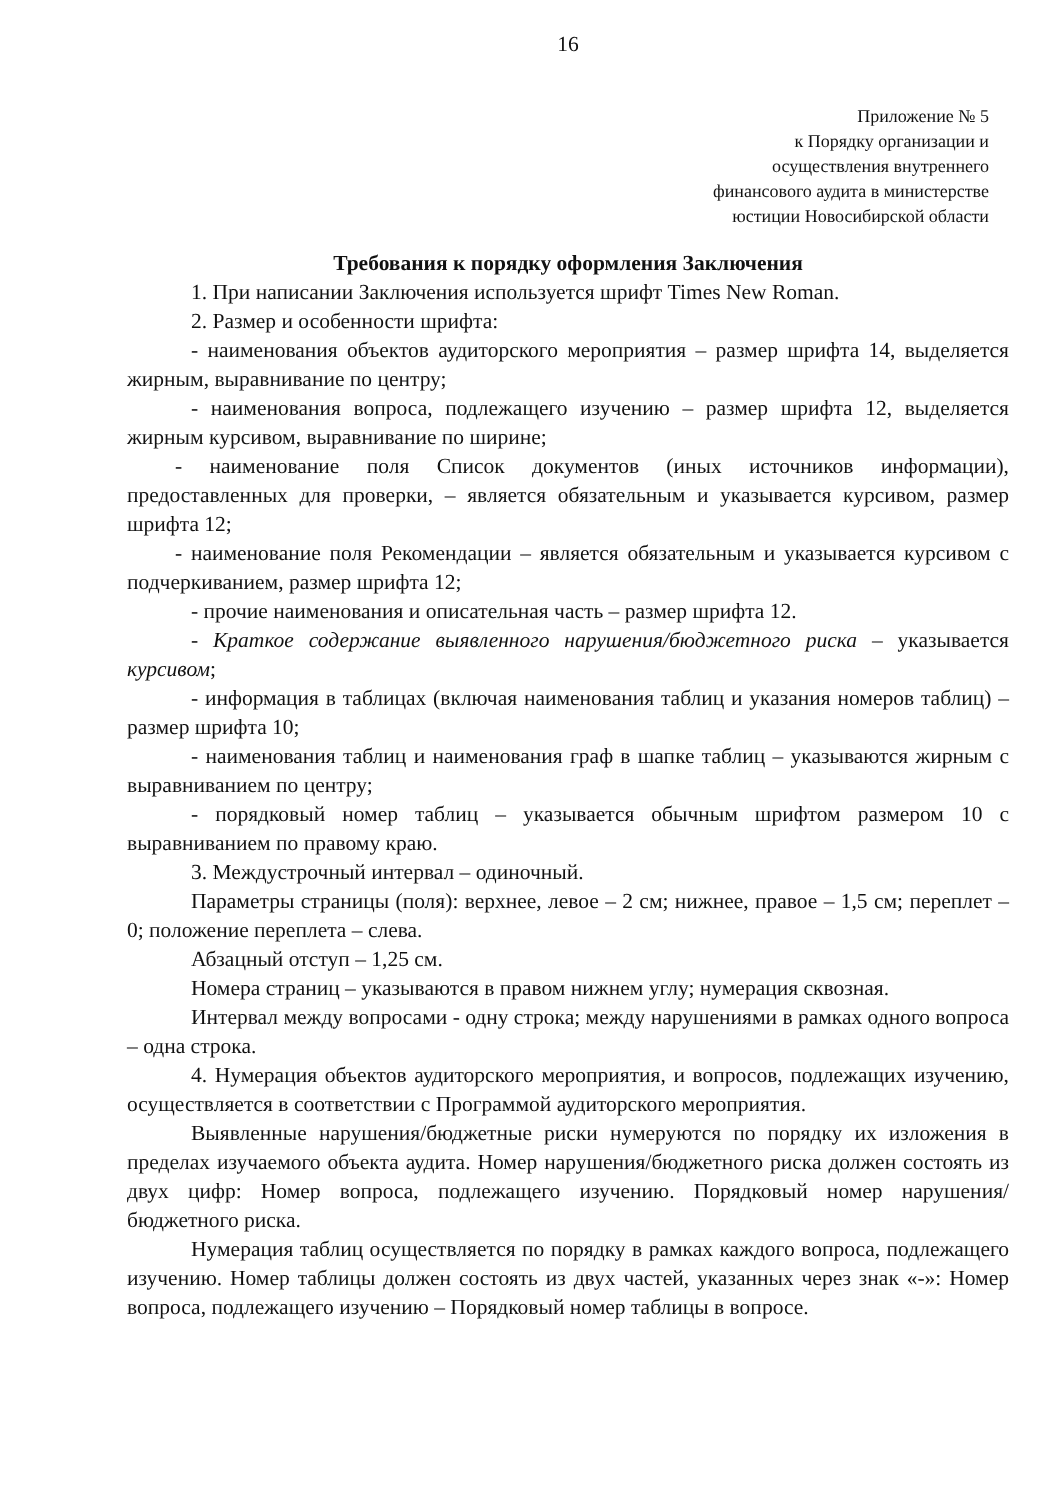16
Приложение № 5
к Порядку организации и
осуществления внутреннего
финансового аудита в министерстве
юстиции Новосибирской области
Требования к порядку оформления Заключения
1. При написании Заключения используется шрифт Times New Roman.
2. Размер и особенности шрифта:
- наименования объектов аудиторского мероприятия – размер шрифта 14, выделяется жирным, выравнивание по центру;
- наименования вопроса, подлежащего изучению – размер шрифта 12, выделяется жирным курсивом, выравнивание по ширине;
- наименование поля Список документов (иных источников информации), предоставленных для проверки, – является обязательным и указывается курсивом, размер шрифта 12;
- наименование поля Рекомендации – является обязательным и указывается курсивом с подчеркиванием, размер шрифта 12;
- прочие наименования и описательная часть – размер шрифта 12.
- Краткое содержание выявленного нарушения/бюджетного риска – указывается курсивом;
- информация в таблицах (включая наименования таблиц и указания номеров таблиц) – размер шрифта 10;
- наименования таблиц и наименования граф в шапке таблиц – указываются жирным с выравниванием по центру;
- порядковый номер таблиц – указывается обычным шрифтом размером 10 с выравниванием по правому краю.
3. Междустрочный интервал – одиночный.
Параметры страницы (поля): верхнее, левое – 2 см; нижнее, правое – 1,5 см; переплет – 0; положение переплета – слева.
Абзацный отступ – 1,25 см.
Номера страниц – указываются в правом нижнем углу; нумерация сквозная.
Интервал между вопросами - одну строка; между нарушениями в рамках одного вопроса – одна строка.
4. Нумерация объектов аудиторского мероприятия, и вопросов, подлежащих изучению, осуществляется в соответствии с Программой аудиторского мероприятия.
Выявленные нарушения/бюджетные риски нумеруются по порядку их изложения в пределах изучаемого объекта аудита. Номер нарушения/бюджетного риска должен состоять из двух цифр: Номер вопроса, подлежащего изучению. Порядковый номер нарушения/бюджетного риска.
Нумерация таблиц осуществляется по порядку в рамках каждого вопроса, подлежащего изучению. Номер таблицы должен состоять из двух частей, указанных через знак «-»: Номер вопроса, подлежащего изучению – Порядковый номер таблицы в вопросе.